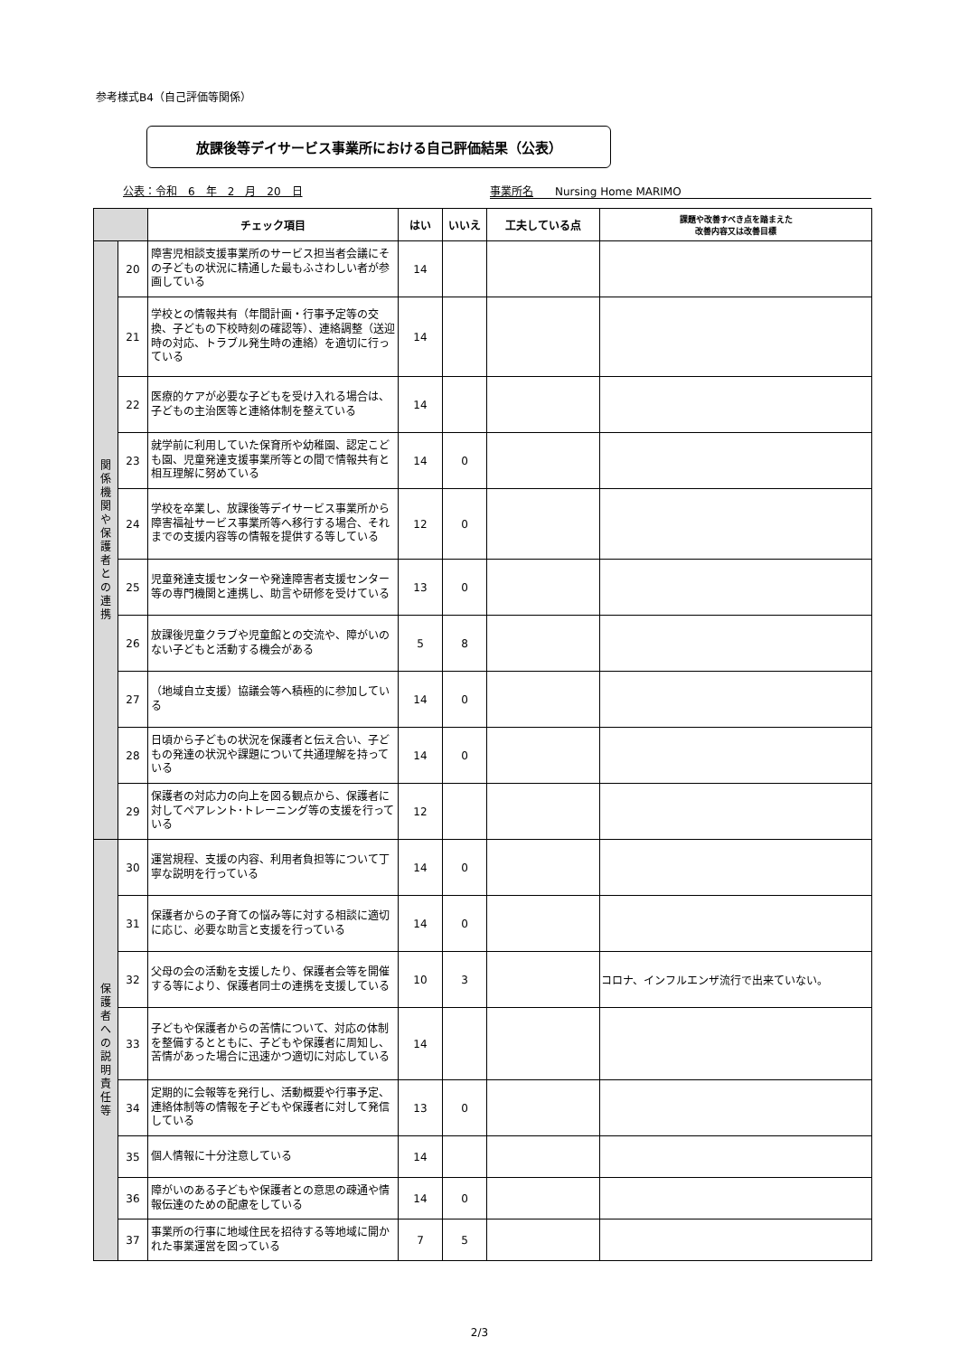参考様式B4（自己評価等関係）
放課後等デイサービス事業所における自己評価結果（公表）
公表：令和　6　年　2　月　20　日 事業所名　　Nursing Home MARIMO
| | | チェック項目 | はい | いいえ | 工夫している点 | 課題や改善すべき点を踏まえた 改善内容又は改善目標 |
| --- | --- | --- | --- | --- | --- | --- |
| 関 係 機 関 や 保 護 者 と の 連 携 | 20 | 障害児相談支援事業所のサービス担当者会議にその子どもの状況に精通した最もふさわしい者が参画している | 14 | | | |
| | 21 | 学校との情報共有（年間計画・行事予定等の交換、子どもの下校時刻の確認等）、連絡調整（送迎時の対応、トラブル発生時の連絡）を適切に行っている | 14 | | | |
| | 22 | 医療的ケアが必要な子どもを受け入れる場合は、子どもの主治医等と連絡体制を整えている | 14 | | | |
| | 23 | 就学前に利用していた保育所や幼稚園、認定こども園、児童発達支援事業所等との間で情報共有と相互理解に努めている | 14 | 0 | | |
| | 24 | 学校を卒業し、放課後等デイサービス事業所から障害福祉サービス事業所等へ移行する場合、それまでの支援内容等の情報を提供する等している | 12 | 0 | | |
| | 25 | 児童発達支援センターや発達障害者支援センター等の専門機関と連携し、助言や研修を受けている | 13 | 0 | | |
| | 26 | 放課後児童クラブや児童館との交流や、障がいのない子どもと活動する機会がある | 5 | 8 | | |
| | 27 | （地域自立支援）協議会等へ積極的に参加している | 14 | 0 | | |
| | 28 | 日頃から子どもの状況を保護者と伝え合い、子どもの発達の状況や課題について共通理解を持っている | 14 | 0 | | |
| | 29 | 保護者の対応力の向上を図る観点から、保護者に対してペアレント･トレーニング等の支援を行っている | 12 | | | |
| 保 護 者 へ の 説 明 責 任 等 | 30 | 運営規程、支援の内容、利用者負担等について丁寧な説明を行っている | 14 | 0 | | |
| | 31 | 保護者からの子育ての悩み等に対する相談に適切に応じ、必要な助言と支援を行っている | 14 | 0 | | |
| | 32 | 父母の会の活動を支援したり、保護者会等を開催する等により、保護者同士の連携を支援している | 10 | 3 | | コロナ、インフルエンザ流行で出来ていない。 |
| | 33 | 子どもや保護者からの苦情について、対応の体制を整備するとともに、子どもや保護者に周知し、苦情があった場合に迅速かつ適切に対応している | 14 | | | |
| | 34 | 定期的に会報等を発行し、活動概要や行事予定、連絡体制等の情報を子どもや保護者に対して発信している | 13 | 0 | | |
| | 35 | 個人情報に十分注意している | 14 | | | |
| | 36 | 障がいのある子どもや保護者との意思の疎通や情報伝達のための配慮をしている | 14 | 0 | | |
| | 37 | 事業所の行事に地域住民を招待する等地域に開かれた事業運営を図っている | 7 | 5 | | |
2/3